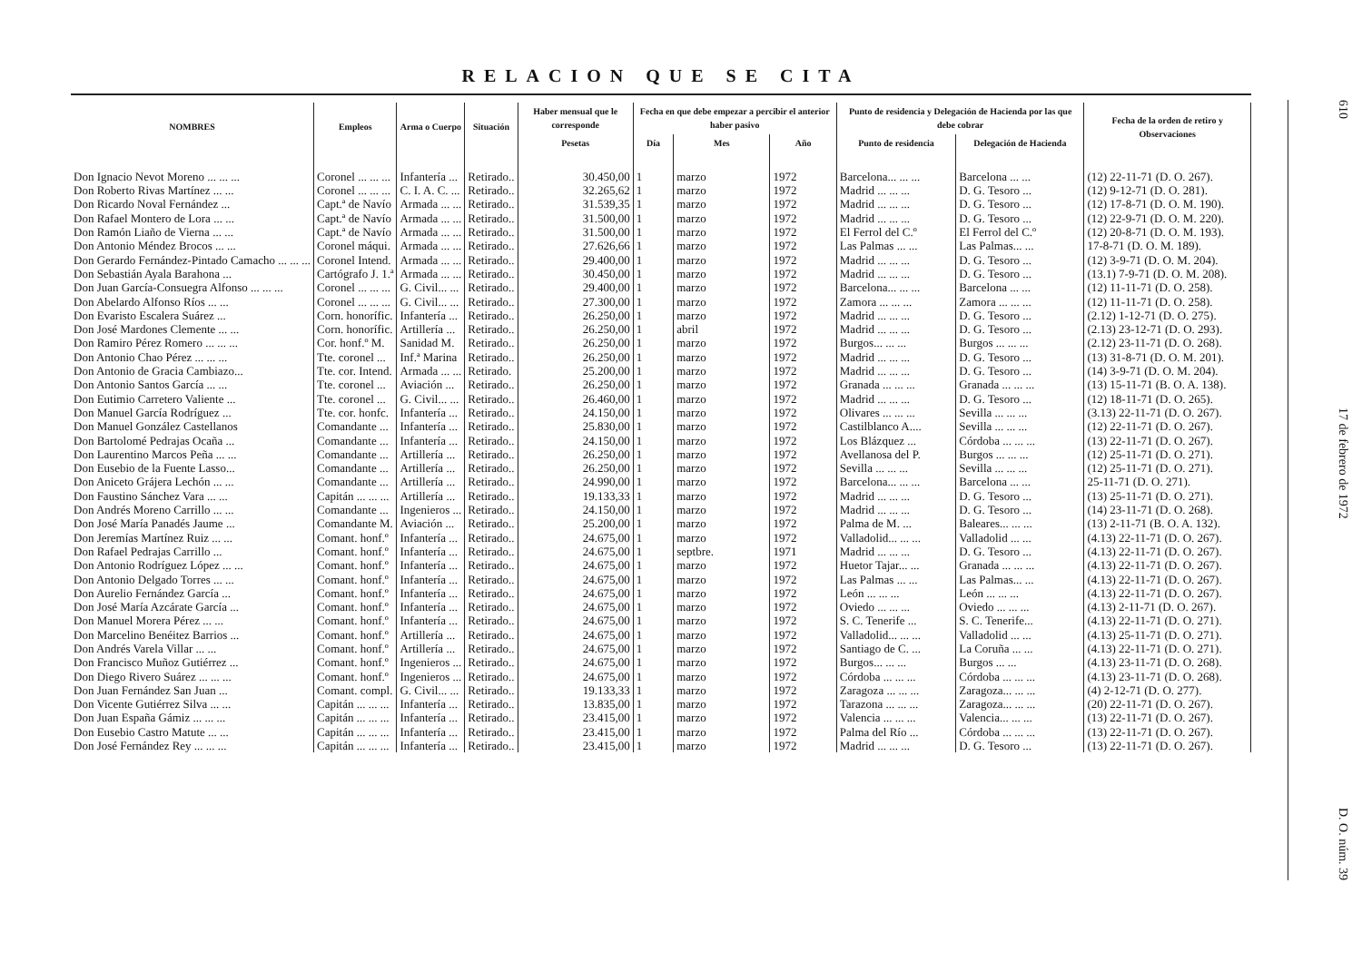RELACION QUE SE CITA
| NOMBRES | Empleos | Arma o Cuerpo | Situación | Haber mensual que le corresponde | Fecha en que debe empezar a percibir el anterior haber pasivo | | | Punto de residencia y Delegación de Hacienda por las que debe cobrar | | Fecha de la orden de retiro y Observaciones |
| --- | --- | --- | --- | --- | --- | --- | --- | --- | --- | --- |
| | | | | Pesetas | Día | Mes | Año | Punto de residencia | Delegación de Hacienda | |
| Don Ignacio Nevot Moreno ... ... ... | Coronel ... ... ... | Infantería ... | Retirado.. | 30.450,00 | 1 | marzo | 1972 | Barcelona... ... ... | Barcelona ... ... | (12) 22-11-71 (D. O. 267). |
| Don Roberto Rivas Martínez ... ... | Coronel ... ... ... | C. I. A. C. ... | Retirado.. | 32.265,62 | 1 | marzo | 1972 | Madrid ... ... ... | D. G. Tesoro ... | (12) 9-12-71 (D. O. 281). |
| Don Ricardo Noval Fernández ... | Capt.ª de Navío | Armada ... ... | Retirado.. | 31.539,35 | 1 | marzo | 1972 | Madrid ... ... ... | D. G. Tesoro ... | (12) 17-8-71 (D. O. M. 190). |
| Don Rafael Montero de Lora ... ... | Capt.ª de Navío | Armada ... ... | Retirado.. | 31.500,00 | 1 | marzo | 1972 | Madrid ... ... ... | D. G. Tesoro ... | (12) 22-9-71 (D. O. M. 220). |
| Don Ramón Liaño de Vierna ... ... | Capt.ª de Navío | Armada ... ... | Retirado.. | 31.500,00 | 1 | marzo | 1972 | El Ferrol del C.º | El Ferrol del C.º | (12) 20-8-71 (D. O. M. 193). |
| Don Antonio Méndez Brocos ... ... | Coronel máqui. | Armada ... ... | Retirado.. | 27.626,66 | 1 | marzo | 1972 | Las Palmas ... ... | Las Palmas... ... | 17-8-71 (D. O. M. 189). |
| Don Gerardo Fernández-Pintado Camacho ... ... ... | Coronel Intend. | Armada ... ... | Retirado.. | 29.400,00 | 1 | marzo | 1972 | Madrid ... ... ... | D. G. Tesoro ... | (12) 3-9-71 (D. O. M. 204). |
| Don Sebastián Ayala Barahona ... | Cartógrafo J. 1.ª | Armada ... ... | Retirado.. | 30.450,00 | 1 | marzo | 1972 | Madrid ... ... ... | D. G. Tesoro ... | (13.1) 7-9-71 (D. O. M. 208). |
| Don Juan García-Consuegra Alfonso ... ... ... | Coronel ... ... ... | G. Civil... ... | Retirado.. | 29.400,00 | 1 | marzo | 1972 | Barcelona... ... ... | Barcelona ... ... | (12) 11-11-71 (D. O. 258). |
| Don Abelardo Alfonso Ríos ... ... | Coronel ... ... ... | G. Civil... ... | Retirado.. | 27.300,00 | 1 | marzo | 1972 | Zamora ... ... ... | Zamora ... ... ... | (12) 11-11-71 (D. O. 258). |
| Don Evaristo Escalera Suárez ... | Corn. honorífic. | Infantería ... | Retirado.. | 26.250,00 | 1 | marzo | 1972 | Madrid ... ... ... | D. G. Tesoro ... | (2.12) 1-12-71 (D. O. 275). |
| Don José Mardones Clemente ... ... | Corn. honorífic. | Artillería ... | Retirado.. | 26.250,00 | 1 | abril | 1972 | Madrid ... ... ... | D. G. Tesoro ... | (2.13) 23-12-71 (D. O. 293). |
| Don Ramiro Pérez Romero ... ... ... | Cor. honf.º M. | Sanidad M. | Retirado.. | 26.250,00 | 1 | marzo | 1972 | Burgos... ... ... | Burgos ... ... ... | (2.12) 23-11-71 (D. O. 268). |
| Don Antonio Chao Pérez ... ... ... | Tte. coronel ... | Inf.ª Marina | Retirado.. | 26.250,00 | 1 | marzo | 1972 | Madrid ... ... ... | D. G. Tesoro ... | (13) 31-8-71 (D. O. M. 201). |
| Don Antonio de Gracia Cambiazo... | Tte. cor. Intend. | Armada ... ... | Retirado. | 25.200,00 | 1 | marzo | 1972 | Madrid ... ... ... | D. G. Tesoro ... | (14) 3-9-71 (D. O. M. 204). |
| Don Antonio Santos García ... ... | Tte. coronel ... | Aviación ... | Retirado.. | 26.250,00 | 1 | marzo | 1972 | Granada ... ... ... | Granada ... ... ... | (13) 15-11-71 (B. O. A. 138). |
| Don Eutimio Carretero Valiente ... | Tte. coronel ... | G. Civil... ... | Retirado.. | 26.460,00 | 1 | marzo | 1972 | Madrid ... ... ... | D. G. Tesoro ... | (12) 18-11-71 (D. O. 265). |
| Don Manuel García Rodríguez ... | Tte. cor. honfc. | Infantería ... | Retirado.. | 24.150,00 | 1 | marzo | 1972 | Olivares ... ... ... | Sevilla ... ... ... | (3.13) 22-11-71 (D. O. 267). |
| Don Manuel González Castellanos | Comandante ... | Infantería ... | Retirado.. | 25.830,00 | 1 | marzo | 1972 | Castilblanco A.... | Sevilla ... ... ... | (12) 22-11-71 (D. O. 267). |
| Don Bartolomé Pedrajas Ocaña ... | Comandante ... | Infantería ... | Retirado.. | 24.150,00 | 1 | marzo | 1972 | Los Blázquez ... | Córdoba ... ... ... | (13) 22-11-71 (D. O. 267). |
| Don Laurentino Marcos Peña ... ... | Comandante ... | Artillería ... | Retirado.. | 26.250,00 | 1 | marzo | 1972 | Avellanosa del P. | Burgos ... ... ... | (12) 25-11-71 (D. O. 271). |
| Don Eusebio de la Fuente Lasso... | Comandante ... | Artillería ... | Retirado.. | 26.250,00 | 1 | marzo | 1972 | Sevilla ... ... ... | Sevilla ... ... ... | (12) 25-11-71 (D. O. 271). |
| Don Aniceto Grájera Lechón ... ... | Comandante ... | Artillería ... | Retirado.. | 24.990,00 | 1 | marzo | 1972 | Barcelona... ... ... | Barcelona ... ... | 25-11-71 (D. O. 271). |
| Don Faustino Sánchez Vara ... ... | Capitán ... ... ... | Artillería ... | Retirado.. | 19.133,33 | 1 | marzo | 1972 | Madrid ... ... ... | D. G. Tesoro ... | (13) 25-11-71 (D. O. 271). |
| Don Andrés Moreno Carrillo ... ... | Comandante ... | Ingenieros ... | Retirado.. | 24.150,00 | 1 | marzo | 1972 | Madrid ... ... ... | D. G. Tesoro ... | (14) 23-11-71 (D. O. 268). |
| Don José María Panadés Jaume ... | Comandante M. | Aviación ... | Retirado.. | 25.200,00 | 1 | marzo | 1972 | Palma de M. ... | Baleares... ... ... | (13) 2-11-71 (B. O. A. 132). |
| Don Jeremías Martínez Ruiz ... ... | Comant. honf.º | Infantería ... | Retirado.. | 24.675,00 | 1 | marzo | 1972 | Valladolid... ... ... | Valladolid ... ... | (4.13) 22-11-71 (D. O. 267). |
| Don Rafael Pedrajas Carrillo ... | Comant. honf.º | Infantería ... | Retirado.. | 24.675,00 | 1 | septbre. | 1971 | Madrid ... ... ... | D. G. Tesoro ... | (4.13) 22-11-71 (D. O. 267). |
| Don Antonio Rodríguez López ... ... | Comant. honf.º | Infantería ... | Retirado.. | 24.675,00 | 1 | marzo | 1972 | Huetor Tajar... ... | Granada ... ... ... | (4.13) 22-11-71 (D. O. 267). |
| Don Antonio Delgado Torres ... ... | Comant. honf.º | Infantería ... | Retirado.. | 24.675,00 | 1 | marzo | 1972 | Las Palmas ... ... | Las Palmas... ... | (4.13) 22-11-71 (D. O. 267). |
| Don Aurelio Fernández García ... | Comant. honf.º | Infantería ... | Retirado.. | 24.675,00 | 1 | marzo | 1972 | León ... ... ... | León ... ... ... | (4.13) 22-11-71 (D. O. 267). |
| Don José María Azcárate García ... | Comant. honf.º | Infantería ... | Retirado.. | 24.675,00 | 1 | marzo | 1972 | Oviedo ... ... ... | Oviedo ... ... ... | (4.13) 2-11-71 (D. O. 267). |
| Don Manuel Morera Pérez ... ... | Comant. honf.º | Infantería ... | Retirado.. | 24.675,00 | 1 | marzo | 1972 | S. C. Tenerife ... | S. C. Tenerife... | (4.13) 22-11-71 (D. O. 271). |
| Don Marcelino Benéitez Barrios ... | Comant. honf.º | Artillería ... | Retirado.. | 24.675,00 | 1 | marzo | 1972 | Valladolid... ... ... | Valladolid ... ... | (4.13) 25-11-71 (D. O. 271). |
| Don Andrés Varela Villar ... ... | Comant. honf.º | Artillería ... | Retirado.. | 24.675,00 | 1 | marzo | 1972 | Santiago de C. ... | La Coruña ... ... | (4.13) 22-11-71 (D. O. 271). |
| Don Francisco Muñoz Gutiérrez ... | Comant. honf.º | Ingenieros ... | Retirado.. | 24.675,00 | 1 | marzo | 1972 | Burgos... ... ... | Burgos ... ... | (4.13) 23-11-71 (D. O. 268). |
| Don Diego Rivero Suárez ... ... ... | Comant. honf.º | Ingenieros ... | Retirado.. | 24.675,00 | 1 | marzo | 1972 | Córdoba ... ... ... | Córdoba ... ... ... | (4.13) 23-11-71 (D. O. 268). |
| Don Juan Fernández San Juan ... | Comant. compl. | G. Civil... ... | Retirado.. | 19.133,33 | 1 | marzo | 1972 | Zaragoza ... ... ... | Zaragoza... ... ... | (4) 2-12-71 (D. O. 277). |
| Don Vicente Gutiérrez Silva ... ... | Capitán ... ... ... | Infantería ... | Retirado.. | 13.835,00 | 1 | marzo | 1972 | Tarazona ... ... ... | Zaragoza... ... ... | (20) 22-11-71 (D. O. 267). |
| Don Juan España Gámiz ... ... ... | Capitán ... ... ... | Infantería ... | Retirado.. | 23.415,00 | 1 | marzo | 1972 | Valencia ... ... ... | Valencia... ... ... | (13) 22-11-71 (D. O. 267). |
| Don Eusebio Castro Matute ... ... | Capitán ... ... ... | Infantería ... | Retirado.. | 23.415,00 | 1 | marzo | 1972 | Palma del Río ... | Córdoba ... ... ... | (13) 22-11-71 (D. O. 267). |
| Don José Fernández Rey ... ... ... | Capitán ... ... ... | Infantería ... | Retirado.. | 23.415,00 | 1 | marzo | 1972 | Madrid ... ... ... | D. G. Tesoro ... | (13) 22-11-71 (D. O. 267). |
610 17 de febrero de 1972 D. O. núm. 39